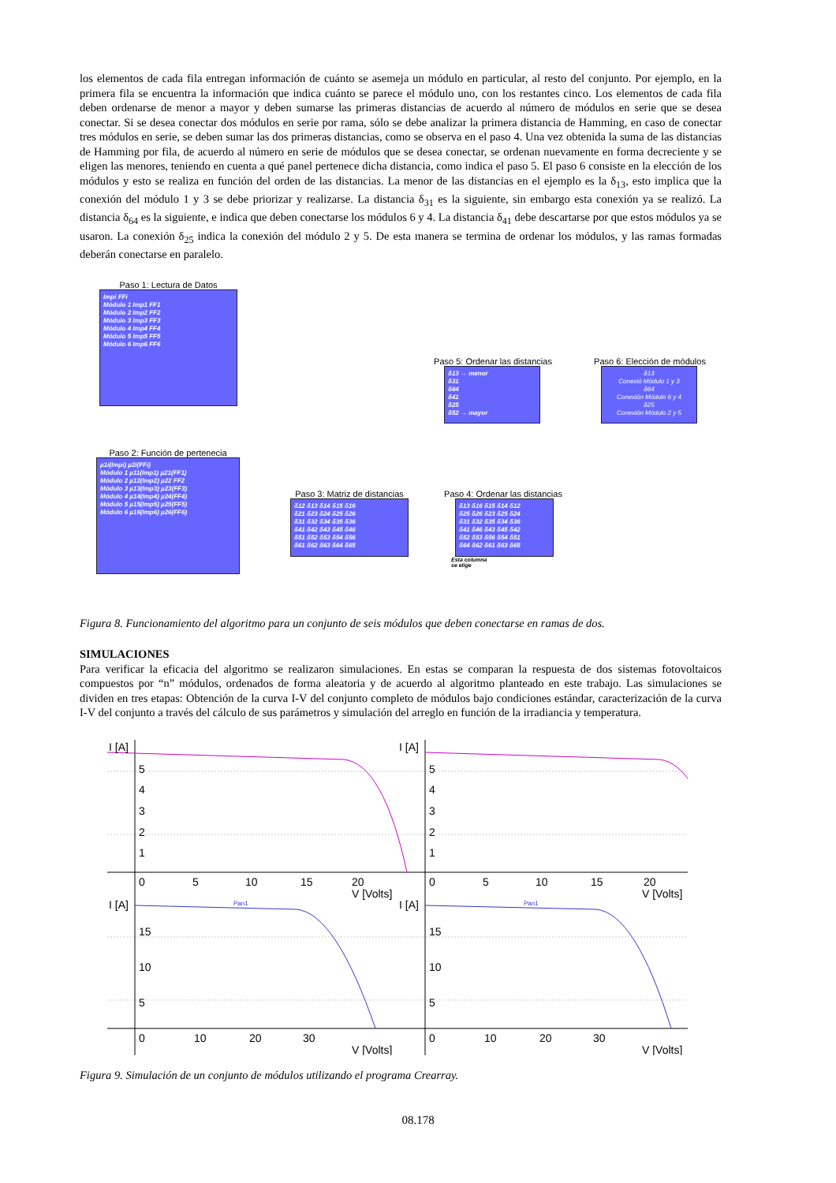los elementos de cada fila entregan información de cuánto se asemeja un módulo en particular, al resto del conjunto. Por ejemplo, en la primera fila se encuentra la información que indica cuánto se parece el módulo uno, con los restantes cinco. Los elementos de cada fila deben ordenarse de menor a mayor y deben sumarse las primeras distancias de acuerdo al número de módulos en serie que se desea conectar. Si se desea conectar dos módulos en serie por rama, sólo se debe analizar la primera distancia de Hamming, en caso de conectar tres módulos en serie, se deben sumar las dos primeras distancias, como se observa en el paso 4. Una vez obtenida la suma de las distancias de Hamming por fila, de acuerdo al número en serie de módulos que se desea conectar, se ordenan nuevamente en forma decreciente y se eligen las menores, teniendo en cuenta a qué panel pertenece dicha distancia, como indica el paso 5. El paso 6 consiste en la elección de los módulos y esto se realiza en función del orden de las distancias. La menor de las distancias en el ejemplo es la δ<sub>13</sub>, esto implica que la conexión del módulo 1 y 3 se debe priorizar y realizarse. La distancia δ<sub>31</sub> es la siguiente, sin embargo esta conexión ya se realizó. La distancia δ<sub>64</sub> es la siguiente, e indica que deben conectarse los módulos 6 y 4. La distancia δ<sub>41</sub> debe descartarse por que estos módulos ya se usaron. La conexión δ<sub>25</sub> indica la conexión del módulo 2 y 5. De esta manera se termina de ordenar los módulos, y las ramas formadas deberán conectarse en paralelo.
Paso 1: Lectura de Datos
Impi FFi
Módulo 1 Imp1 FF1
Módulo 2 Imp2 FF2
Módulo 3 Imp3 FF3
Módulo 4 Imp4 FF4
Módulo 5 Imp5 FF5
Módulo 6 Imp6 FF6
Paso 2: Función de pertenecia
µ1i(Impi) µ2i(FFi)
Módulo 1 µ11(Imp1) µ21(FF1)
Módulo 2 µ12(Imp2) µ22 FF2
Módulo 3 µ13(Imp3) µ23(FF3)
Módulo 4 µ14(Imp4) µ24(FF4)
Módulo 5 µ15(Imp5) µ25(FF5)
Módulo 6 µ16(Imp6) µ26(FF6)
Paso 3: Matriz de distancias
δ12 δ13 δ14 δ15 δ16
δ21 δ23 δ24 δ25 δ26
δ31 δ32 δ34 δ35 δ36
δ41 δ42 δ43 δ45 δ46
δ51 δ52 δ53 δ54 δ56
δ61 δ62 δ63 δ64 δ65
Paso 4: Ordenar las distancias
δ13 δ16 δ15 δ14 δ12
δ25 δ26 δ23 δ25 δ24
δ31 δ32 δ35 δ34 δ36
δ41 δ46 δ43 δ45 δ42
δ52 δ53 δ56 δ54 δ51
δ64 δ62 δ61 δ63 δ65
Esta columna
se elige
Paso 5: Ordenar las distancias
δ13 → menor
δ31
δ64
δ41
δ25
δ52 → mayor
Paso 6: Elección de módulos
δ13
Conexió Módulo 1 y 3
δ64
Conexión Módulo 6 y 4
δ25
Conexión Módulo 2 y 5
Figura 8. Funcionamiento del algoritmo para un conjunto de seis módulos que deben conectarse en ramas de dos.
SIMULACIONES
Para verificar la eficacia del algoritmo se realizaron simulaciones. En estas se comparan la respuesta de dos sistemas fotovoltaicos compuestos por “n” módulos, ordenados de forma aleatoria y de acuerdo al algoritmo planteado en este trabajo. Las simulaciones se dividen en tres etapas: Obtención de la curva I-V del conjunto completo de módulos bajo condiciones estándar, caracterización de la curva I-V del conjunto a través del cálculo de sus parámetros y simulación del arreglo en función de la irradiancia y temperatura.
I [A]
5
4
3
2
1
0
5
10
15
20
V [Volts]
I [A]
5
4
3
2
1
0
5
10
15
20
V [Volts]
I [A]
15
10
5
0
10
20
30
V [Volts]
I [A]
15
10
5
0
10
20
30
V [Volts]
Pan1
Pan1
Figura 9. Simulación de un conjunto de módulos utilizando el programa Crearray.
08.178